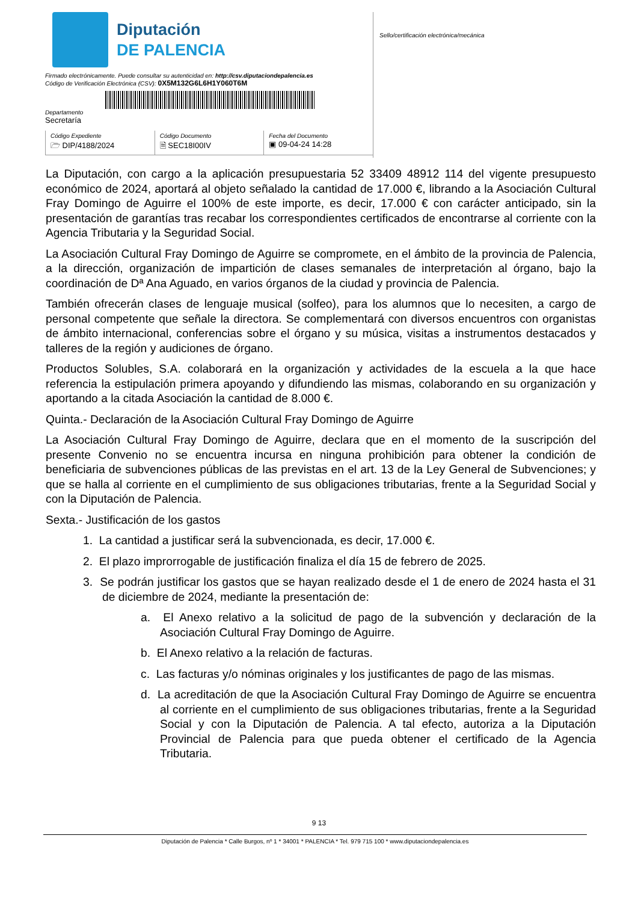Diputación
DE PALENCIA
Firmado electrónicamente. Puede consultar su autenticidad en: http://csv.diputaciondepalencia.es
Código de Verificación Electrónica (CSV): 0X5M132G6L6H1Y060T6M
Departamento
Secretaría
Código Expediente
🗁 DIP/4188/2024
Código Documento
🗎 SEC18I00IV
Fecha del Documento
▣ 09-04-24 14:28
Sello/certificación electrónica/mecánica
La Diputación, con cargo a la aplicación presupuestaria 52 33409 48912 114 del vigente presupuesto económico de 2024, aportará al objeto señalado la cantidad de 17.000 €, librando a la Asociación Cultural Fray Domingo de Aguirre el 100% de este importe, es decir, 17.000 € con carácter anticipado, sin la presentación de garantías tras recabar los correspondientes certificados de encontrarse al corriente con la Agencia Tributaria y la Seguridad Social.
La Asociación Cultural Fray Domingo de Aguirre se compromete, en el ámbito de la provincia de Palencia, a la dirección, organización de impartición de clases semanales de interpretación al órgano, bajo la coordinación de Dª Ana Aguado, en varios órganos de la ciudad y provincia de Palencia.
También ofrecerán clases de lenguaje musical (solfeo), para los alumnos que lo necesiten, a cargo de personal competente que señale la directora. Se complementará con diversos encuentros con organistas de ámbito internacional, conferencias sobre el órgano y su música, visitas a instrumentos destacados y talleres de la región y audiciones de órgano.
Productos Solubles, S.A. colaborará en la organización y actividades de la escuela a la que hace referencia la estipulación primera apoyando y difundiendo las mismas, colaborando en su organización y aportando a la citada Asociación la cantidad de 8.000 €.
Quinta.- Declaración de la Asociación Cultural Fray Domingo de Aguirre
La Asociación Cultural Fray Domingo de Aguirre, declara que en el momento de la suscripción del presente Convenio no se encuentra incursa en ninguna prohibición para obtener la condición de beneficiaria de subvenciones públicas de las previstas en el art. 13 de la Ley General de Subvenciones; y que se halla al corriente en el cumplimiento de sus obligaciones tributarias, frente a la Seguridad Social y con la Diputación de Palencia.
Sexta.- Justificación de los gastos
1. La cantidad a justificar será la subvencionada, es decir, 17.000 €.
2. El plazo improrrogable de justificación finaliza el día 15 de febrero de 2025.
3. Se podrán justificar los gastos que se hayan realizado desde el 1 de enero de 2024 hasta el 31 de diciembre de 2024, mediante la presentación de:
a. El Anexo relativo a la solicitud de pago de la subvención y declaración de la Asociación Cultural Fray Domingo de Aguirre.
b. El Anexo relativo a la relación de facturas.
c. Las facturas y/o nóminas originales y los justificantes de pago de las mismas.
d. La acreditación de que la Asociación Cultural Fray Domingo de Aguirre se encuentra al corriente en el cumplimiento de sus obligaciones tributarias, frente a la Seguridad Social y con la Diputación de Palencia. A tal efecto, autoriza a la Diputación Provincial de Palencia para que pueda obtener el certificado de la Agencia Tributaria.
9 13
Diputación de Palencia * Calle Burgos, nº 1 * 34001 * PALENCIA * Tel. 979 715 100 * www.diputaciondepalencia.es